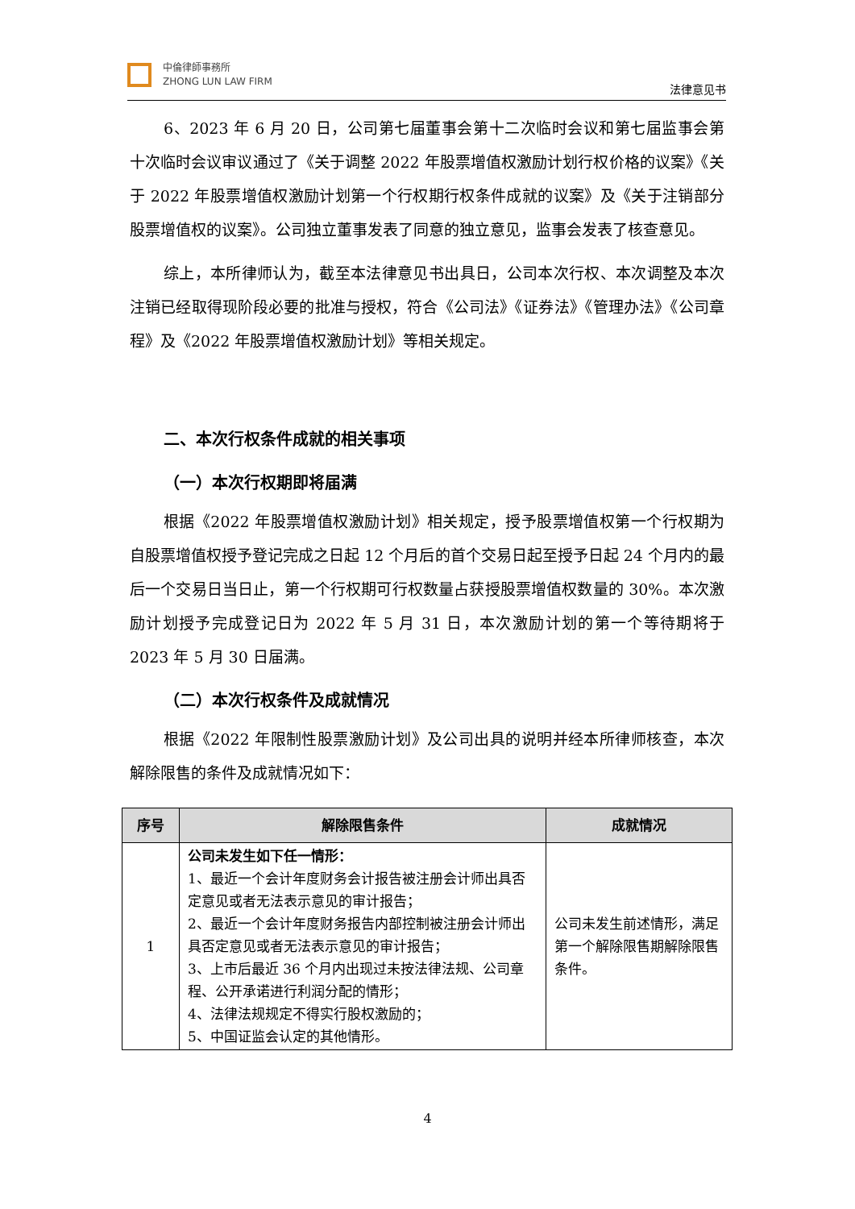中倫律師事務所
ZHONG LUN LAW FIRM
法律意见书
6、2023 年 6 月 20 日，公司第七届董事会第十二次临时会议和第七届监事会第十次临时会议审议通过了《关于调整 2022 年股票增值权激励计划行权价格的议案》《关于 2022 年股票增值权激励计划第一个行权期行权条件成就的议案》及《关于注销部分股票增值权的议案》。公司独立董事发表了同意的独立意见，监事会发表了核查意见。
综上，本所律师认为，截至本法律意见书出具日，公司本次行权、本次调整及本次注销已经取得现阶段必要的批准与授权，符合《公司法》《证券法》《管理办法》《公司章程》及《2022 年股票增值权激励计划》等相关规定。
二、本次行权条件成就的相关事项
（一）本次行权期即将届满
根据《2022 年股票增值权激励计划》相关规定，授予股票增值权第一个行权期为自股票增值权授予登记完成之日起 12 个月后的首个交易日起至授予日起 24 个月内的最后一个交易日当日止，第一个行权期可行权数量占获授股票增值权数量的 30%。本次激励计划授予完成登记日为 2022 年 5 月 31 日，本次激励计划的第一个等待期将于 2023 年 5 月 30 日届满。
（二）本次行权条件及成就情况
根据《2022 年限制性股票激励计划》及公司出具的说明并经本所律师核查，本次解除限售的条件及成就情况如下：
| 序号 | 解除限售条件 | 成就情况 |
| --- | --- | --- |
| 1 | 公司未发生如下任一情形： 1、最近一个会计年度财务会计报告被注册会计师出具否定意见或者无法表示意见的审计报告； 2、最近一个会计年度财务报告内部控制被注册会计师出具否定意见或者无法表示意见的审计报告； 3、上市后最近 36 个月内出现过未按法律法规、公司章程、公开承诺进行利润分配的情形； 4、法律法规规定不得实行股权激励的； 5、中国证监会认定的其他情形。 | 公司未发生前述情形，满足第一个解除限售期解除限售条件。 |
4